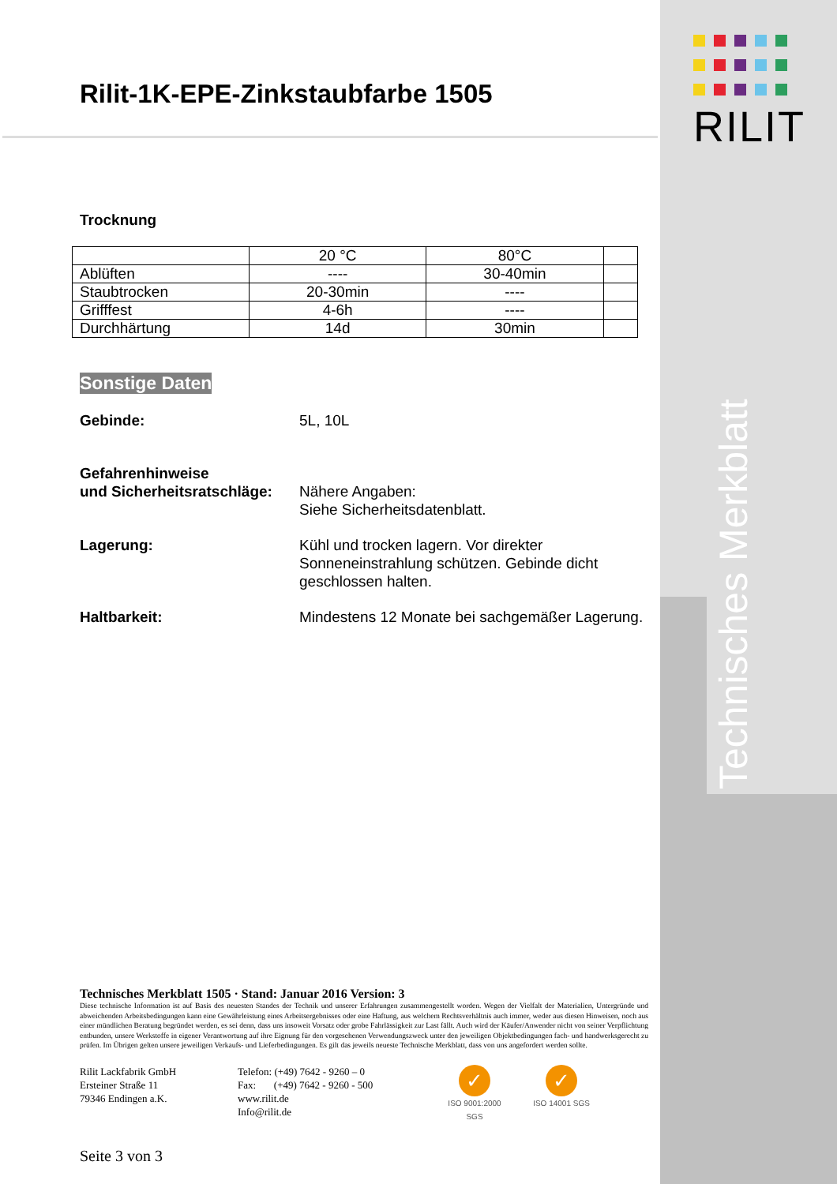RILIT
Technisches Merkblatt
Rilit-1K-EPE-Zinkstaubfarbe 1505
Trocknung
| | 20 °C | 80°C | |
| Ablüften | ---- | 30-40min | |
| Staubtrocken | 20-30min | ---- | |
| Grifffest | 4-6h | ---- | |
| Durchhärtung | 14d | 30min | |
Sonstige Daten
Gebinde: 5L, 10L
Gefahrenhinweise
und Sicherheitsratschläge:
Nähere Angaben:
Siehe Sicherheitsdatenblatt.
Lagerung: Kühl und trocken lagern. Vor direkter Sonneneinstrahlung schützen. Gebinde dicht geschlossen halten.
Haltbarkeit: Mindestens 12 Monate bei sachgemäßer Lagerung.
Technisches Merkblatt 1505 · Stand: Januar 2016 Version: 3
Diese technische Information ist auf Basis des neuesten Standes der Technik und unserer Erfahrungen zusammengestellt worden. Wegen der Vielfalt der Materialien, Untergründe und abweichenden Arbeitsbedingungen kann eine Gewährleistung eines Arbeitsergebnisses oder eine Haftung, aus welchem Rechtsverhältnis auch immer, weder aus diesen Hinweisen, noch aus einer mündlichen Beratung begründet werden, es sei denn, dass uns insoweit Vorsatz oder grobe Fahrlässigkeit zur Last fällt. Auch wird der Käufer/Anwender nicht von seiner Verpflichtung entbunden, unsere Werkstoffe in eigener Verantwortung auf ihre Eignung für den vorgesehenen Verwendungszweck unter den jeweiligen Objektbedingungen fach- und handwerksgerecht zu prüfen. Im Übrigen gelten unsere jeweiligen Verkaufs- und Lieferbedingungen. Es gilt das jeweils neueste Technische Merkblatt, dass von uns angefordert werden sollte.
Rilit Lackfabrik GmbH
Ersteiner Straße 11
79346 Endingen a.K.
Telefon: (+49) 7642 - 9260 – 0
Fax: (+49) 7642 - 9260 - 500
www.rilit.de
Info@rilit.de
✓
ISO 9001:2000 SGS
✓
ISO 14001 SGS
Seite 3 von 3